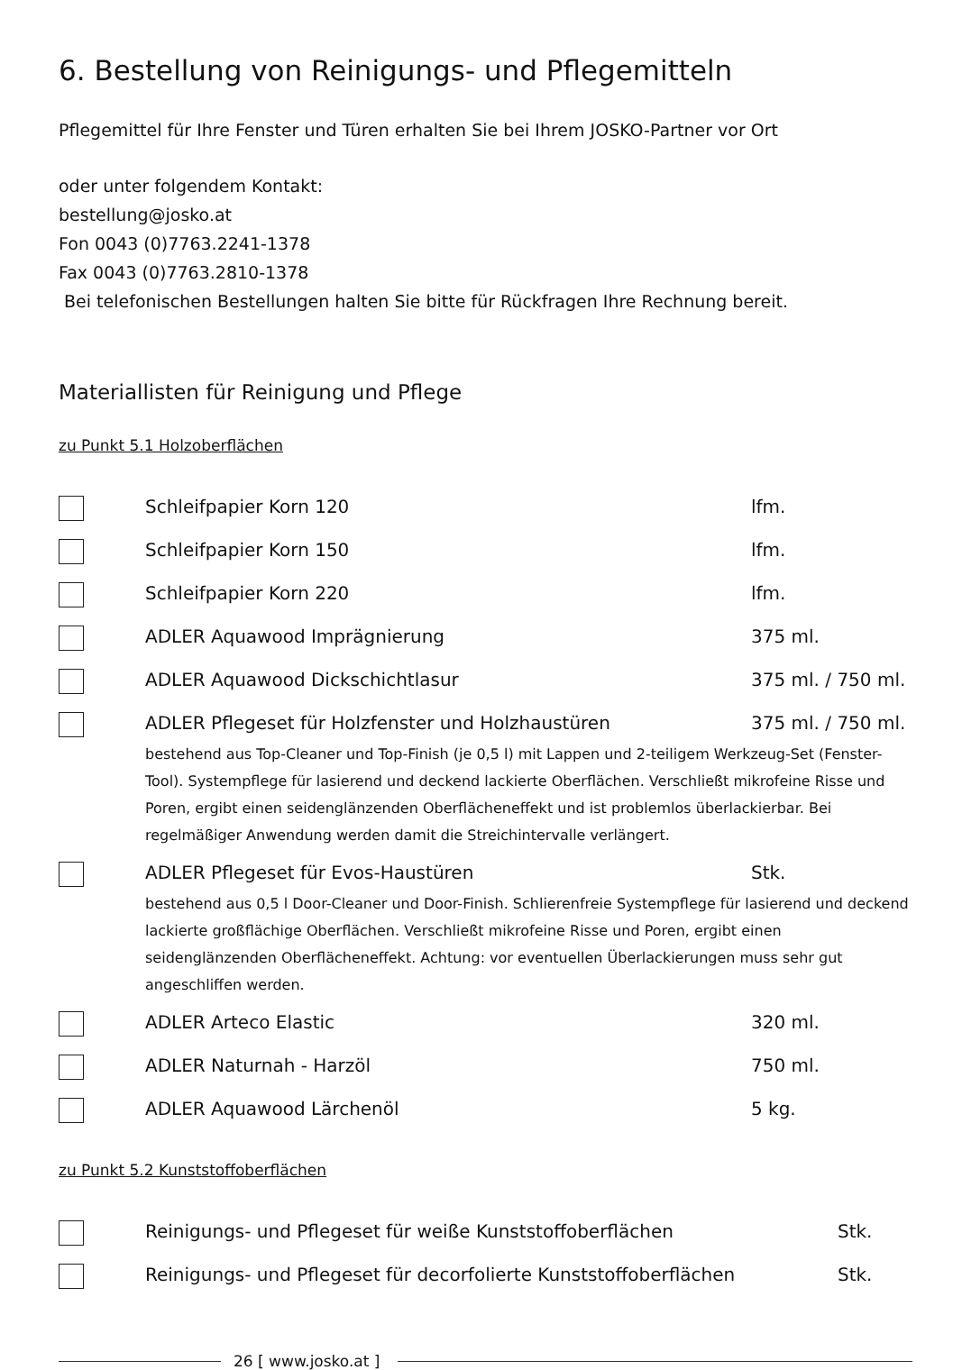6. Bestellung von Reinigungs- und Pflegemitteln
Pflegemittel für Ihre Fenster und Türen erhalten Sie bei Ihrem JOSKO-Partner vor Ort
oder unter folgendem Kontakt:
bestellung@josko.at
Fon 0043 (0)7763.2241-1378
Fax 0043 (0)7763.2810-1378
Bei telefonischen Bestellungen halten Sie bitte für Rückfragen Ihre Rechnung bereit.
Materiallisten für Reinigung und Pflege
zu Punkt 5.1 Holzoberflächen
Schleifpapier Korn 120 lfm.
Schleifpapier Korn 150 lfm.
Schleifpapier Korn 220 lfm.
ADLER Aquawood Imprägnierung 375 ml.
ADLER Aquawood Dickschichtlasur 375 ml. / 750 ml.
ADLER Pflegeset für Holzfenster und Holzhaustüren 375 ml. / 750 ml.
bestehend aus Top-Cleaner und Top-Finish (je 0,5 l) mit Lappen und 2-teiligem Werkzeug-Set (Fenster-Tool). Systempflege für lasierend und deckend lackierte Oberflächen. Verschließt mikrofeine Risse und Poren, ergibt einen seidenglänzenden Oberflächeneffekt und ist problemlos überlackierbar. Bei regelmäßiger Anwendung werden damit die Streichintervalle verlängert.
ADLER Pflegeset für Evos-Haustüren Stk.
bestehend aus 0,5 l Door-Cleaner und Door-Finish. Schlierenfreie Systempflege für lasierend und deckend lackierte großflächige Oberflächen. Verschließt mikrofeine Risse und Poren, ergibt einen seidenglänzenden Oberflächeneffekt. Achtung: vor eventuellen Überlackierungen muss sehr gut angeschliffen werden.
ADLER Arteco Elastic 320 ml.
ADLER Naturnah - Harzöl 750 ml.
ADLER Aquawood Lärchenöl 5 kg.
zu Punkt 5.2 Kunststoffoberflächen
Reinigungs- und Pflegeset für weiße Kunststoffoberflächen Stk.
Reinigungs- und Pflegeset für decorfolierte Kunststoffoberflächen
Stk.
26 [ www.josko.at ]